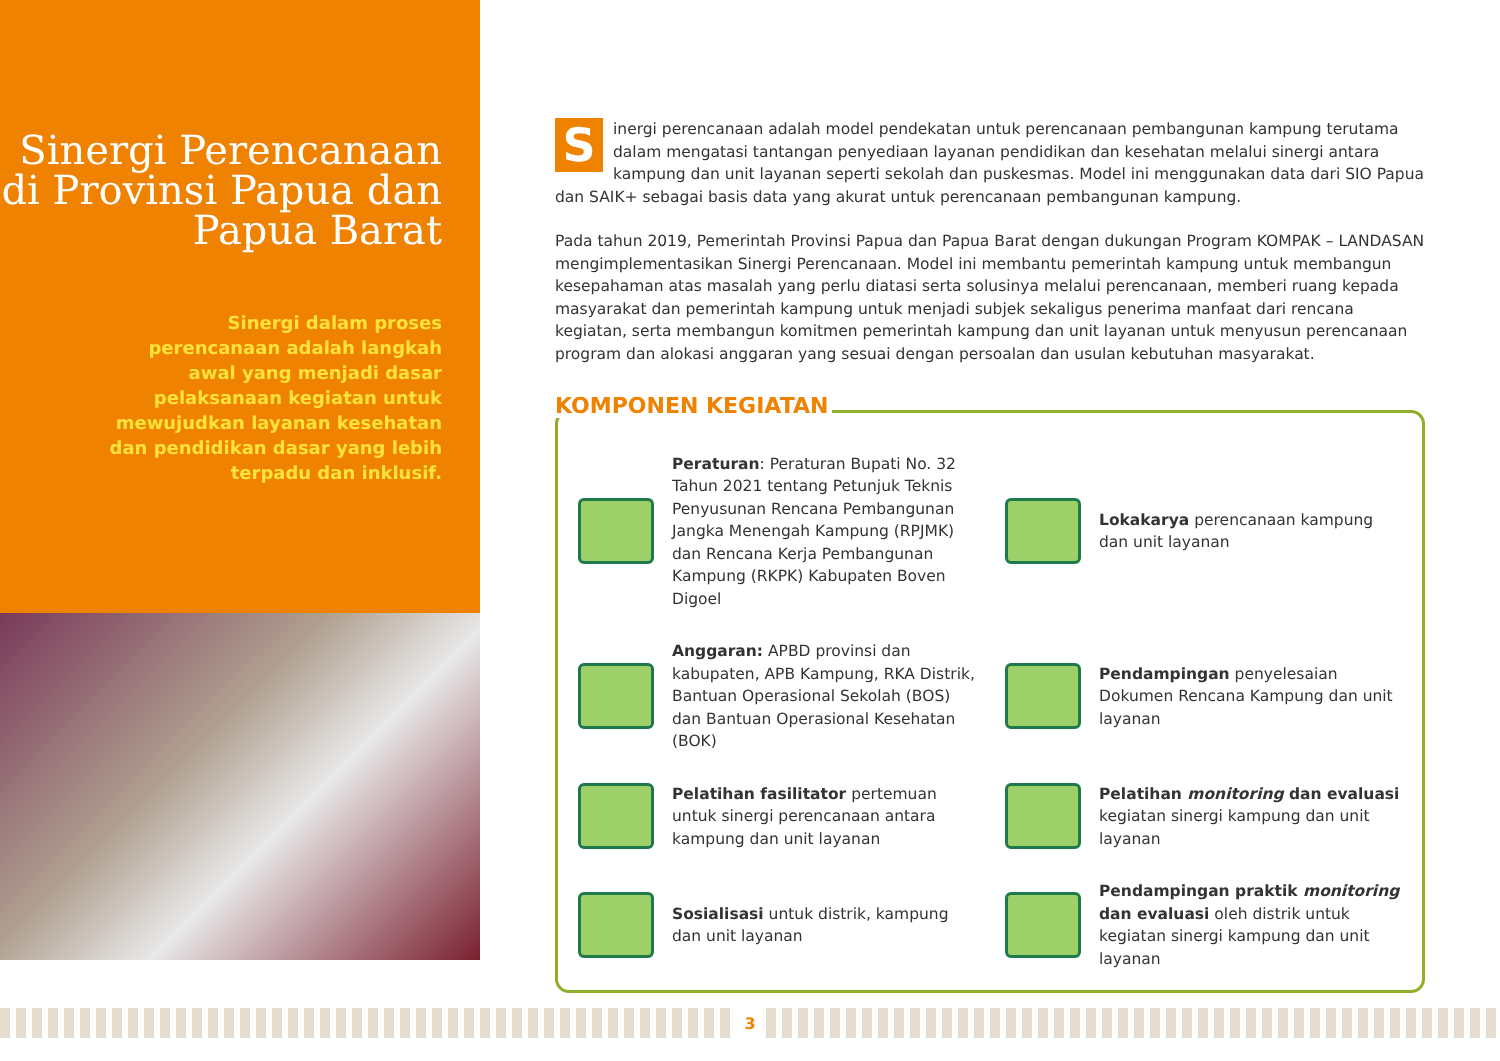Sinergi Perencanaan di Provinsi Papua dan Papua Barat
Sinergi dalam proses perencanaan adalah langkah awal yang menjadi dasar pelaksanaan kegiatan untuk mewujudkan layanan kesehatan dan pendidikan dasar yang lebih terpadu dan inklusif.
Sinergi perencanaan adalah model pendekatan untuk perencanaan pembangunan kampung terutama dalam mengatasi tantangan penyediaan layanan pendidikan dan kesehatan melalui sinergi antara kampung dan unit layanan seperti sekolah dan puskesmas. Model ini menggunakan data dari SIO Papua dan SAIK+ sebagai basis data yang akurat untuk perencanaan pembangunan kampung.
Pada tahun 2019, Pemerintah Provinsi Papua dan Papua Barat dengan dukungan Program KOMPAK – LANDASAN mengimplementasikan Sinergi Perencanaan. Model ini membantu pemerintah kampung untuk membangun kesepahaman atas masalah yang perlu diatasi serta solusinya melalui perencanaan, memberi ruang kepada masyarakat dan pemerintah kampung untuk menjadi subjek sekaligus penerima manfaat dari rencana kegiatan, serta membangun komitmen pemerintah kampung dan unit layanan untuk menyusun perencanaan program dan alokasi anggaran yang sesuai dengan persoalan dan usulan kebutuhan masyarakat.
KOMPONEN KEGIATAN
Peraturan: Peraturan Bupati No. 32 Tahun 2021 tentang Petunjuk Teknis Penyusunan Rencana Pembangunan Jangka Menengah Kampung (RPJMK) dan Rencana Kerja Pembangunan Kampung (RKPK) Kabupaten Boven Digoel
Lokakarya perencanaan kampung dan unit layanan
Anggaran: APBD provinsi dan kabupaten, APB Kampung, RKA Distrik, Bantuan Operasional Sekolah (BOS) dan Bantuan Operasional Kesehatan (BOK)
Pendampingan penyelesaian Dokumen Rencana Kampung dan unit layanan
Pelatihan fasilitator pertemuan untuk sinergi perencanaan antara kampung dan unit layanan
Pelatihan monitoring dan evaluasi kegiatan sinergi kampung dan unit layanan
Sosialisasi untuk distrik, kampung dan unit layanan
Pendampingan praktik monitoring dan evaluasi oleh distrik untuk kegiatan sinergi kampung dan unit layanan
3